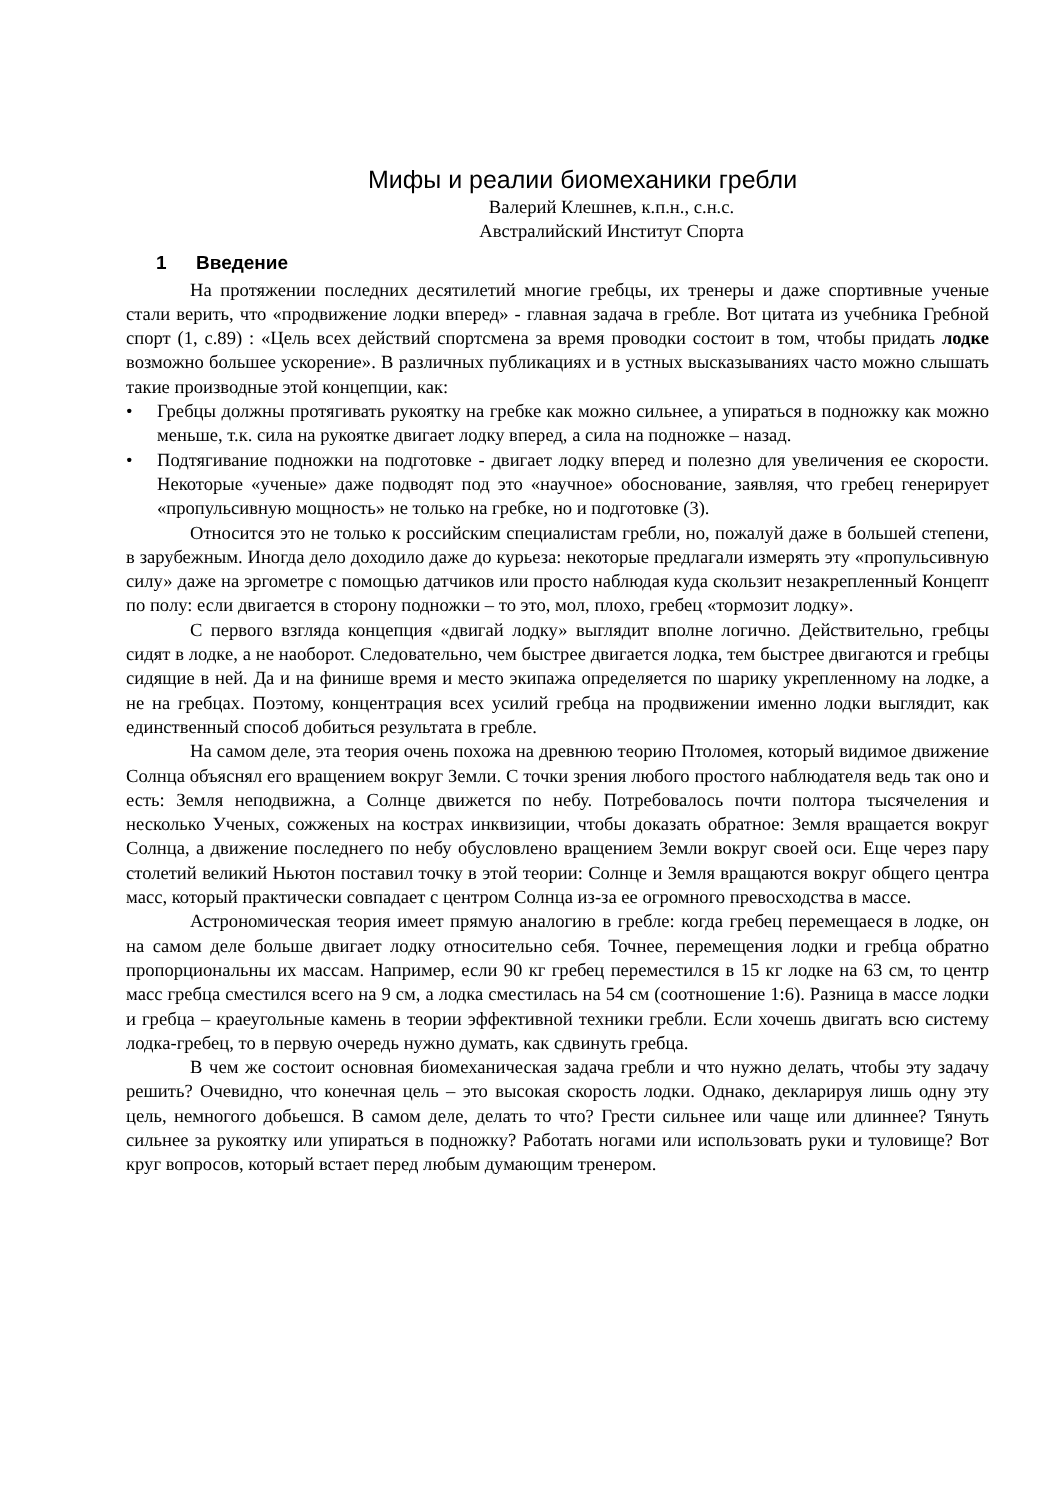Мифы и реалии биомеханики гребли
Валерий Клешнев, к.п.н., с.н.с.
Австралийский Институт Спорта
1 Введение
На протяжении последних десятилетий многие гребцы, их тренеры и даже спортивные ученые стали верить, что «продвижение лодки вперед» - главная задача в гребле. Вот цитата из учебника Гребной спорт (1, с.89) : «Цель всех действий спортсмена за время проводки состоит в том, чтобы придать лодке возможно большее ускорение». В различных публикациях и в устных высказываниях часто можно слышать такие производные этой концепции, как:
• Гребцы должны протягивать рукоятку на гребке как можно сильнее, а упираться в подножку как можно меньше, т.к. сила на рукоятке двигает лодку вперед, а сила на подножке – назад.
• Подтягивание подножки на подготовке - двигает лодку вперед и полезно для увеличения ее скорости. Некоторые «ученые» даже подводят под это «научное» обоснование, заявляя, что гребец генерирует «пропульсивную мощность» не только на гребке, но и подготовке (3).
Относится это не только к российским специалистам гребли, но, пожалуй даже в большей степени, в зарубежным. Иногда дело доходило даже до курьеза: некоторые предлагали измерять эту «пропульсивную силу» даже на эргометре с помощью датчиков или просто наблюдая куда скользит незакрепленный Концепт по полу: если двигается в сторону подножки – то это, мол, плохо, гребец «тормозит лодку».
С первого взгляда концепция «двигай лодку» выглядит вполне логично. Действительно, гребцы сидят в лодке, а не наоборот. Следовательно, чем быстрее двигается лодка, тем быстрее двигаются и гребцы сидящие в ней. Да и на финише время и место экипажа определяется по шарику укрепленному на лодке, а не на гребцах. Поэтому, концентрация всех усилий гребца на продвижении именно лодки выглядит, как единственный способ добиться результата в гребле.
На самом деле, эта теория очень похожа на древнюю теорию Птоломея, который видимое движение Солнца объяснял его вращением вокруг Земли. С точки зрения любого простого наблюдателя ведь так оно и есть: Земля неподвижна, а Солнце движется по небу. Потребовалось почти полтора тысячеления и несколько Ученых, сожженых на кострах инквизиции, чтобы доказать обратное: Земля вращается вокруг Солнца, а движение последнего по небу обусловлено вращением Земли вокруг своей оси. Еще через пару столетий великий Ньютон поставил точку в этой теории: Солнце и Земля вращаются вокруг общего центра масс, который практически совпадает с центром Солнца из-за ее огромного превосходства в массе.
Астрономическая теория имеет прямую аналогию в гребле: когда гребец перемещаеся в лодке, он на самом деле больше двигает лодку относительно себя. Точнее, перемещения лодки и гребца обратно пропорциональны их массам. Например, если 90 кг гребец переместился в 15 кг лодке на 63 см, то центр масс гребца сместился всего на 9 см, а лодка сместилась на 54 см (соотношение 1:6). Разница в массе лодки и гребца – краеугольные камень в теории эффективной техники гребли. Если хочешь двигать всю систему лодка-гребец, то в первую очередь нужно думать, как сдвинуть гребца.
В чем же состоит основная биомеханическая задача гребли и что нужно делать, чтобы эту задачу решить? Очевидно, что конечная цель – это высокая скорость лодки. Однако, декларируя лишь одну эту цель, немногого добьешся. В самом деле, делать то что? Грести сильнее или чаще или длиннее? Тянуть сильнее за рукоятку или упираться в подножку? Работать ногами или использовать руки и туловище? Вот круг вопросов, который встает перед любым думающим тренером.